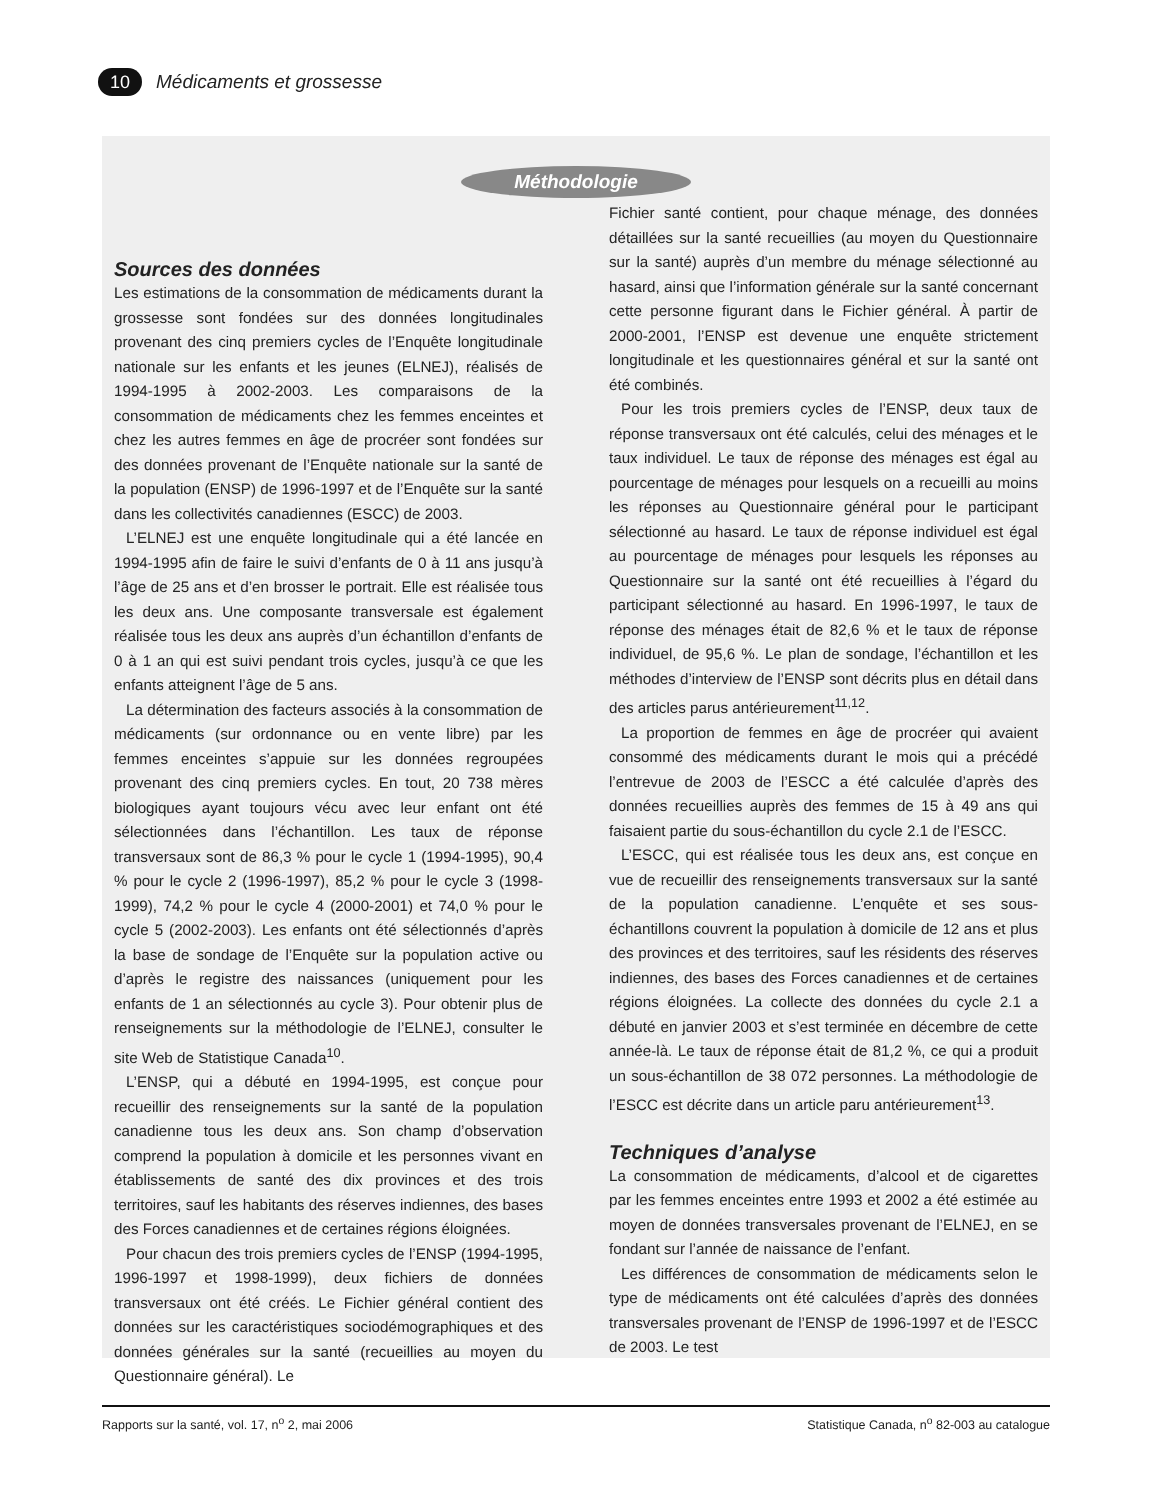10 Médicaments et grossesse
Méthodologie
Sources des données
Les estimations de la consommation de médicaments durant la grossesse sont fondées sur des données longitudinales provenant des cinq premiers cycles de l’Enquête longitudinale nationale sur les enfants et les jeunes (ELNEJ), réalisés de 1994-1995 à 2002-2003. Les comparaisons de la consommation de médicaments chez les femmes enceintes et chez les autres femmes en âge de procréer sont fondées sur des données provenant de l’Enquête nationale sur la santé de la population (ENSP) de 1996-1997 et de l’Enquête sur la santé dans les collectivités canadiennes (ESCC) de 2003.
L’ELNEJ est une enquête longitudinale qui a été lancée en 1994-1995 afin de faire le suivi d’enfants de 0 à 11 ans jusqu’à l’âge de 25 ans et d’en brosser le portrait. Elle est réalisée tous les deux ans. Une composante transversale est également réalisée tous les deux ans auprès d’un échantillon d’enfants de 0 à 1 an qui est suivi pendant trois cycles, jusqu’à ce que les enfants atteignent l’âge de 5 ans.
La détermination des facteurs associés à la consommation de médicaments (sur ordonnance ou en vente libre) par les femmes enceintes s’appuie sur les données regroupées provenant des cinq premiers cycles. En tout, 20 738 mères biologiques ayant toujours vécu avec leur enfant ont été sélectionnées dans l’échantillon. Les taux de réponse transversaux sont de 86,3 % pour le cycle 1 (1994-1995), 90,4 % pour le cycle 2 (1996-1997), 85,2 % pour le cycle 3 (1998-1999), 74,2 % pour le cycle 4 (2000-2001) et 74,0 % pour le cycle 5 (2002-2003). Les enfants ont été sélectionnés d’après la base de sondage de l’Enquête sur la population active ou d’après le registre des naissances (uniquement pour les enfants de 1 an sélectionnés au cycle 3). Pour obtenir plus de renseignements sur la méthodologie de l’ELNEJ, consulter le site Web de Statistique Canada<sup>10</sup>.
L’ENSP, qui a débuté en 1994-1995, est conçue pour recueillir des renseignements sur la santé de la population canadienne tous les deux ans. Son champ d’observation comprend la population à domicile et les personnes vivant en établissements de santé des dix provinces et des trois territoires, sauf les habitants des réserves indiennes, des bases des Forces canadiennes et de certaines régions éloignées.
Pour chacun des trois premiers cycles de l’ENSP (1994-1995, 1996-1997 et 1998-1999), deux fichiers de données transversaux ont été créés. Le Fichier général contient des données sur les caractéristiques sociodémographiques et des données générales sur la santé (recueillies au moyen du Questionnaire général). Le
Fichier santé contient, pour chaque ménage, des données détaillées sur la santé recueillies (au moyen du Questionnaire sur la santé) auprès d’un membre du ménage sélectionné au hasard, ainsi que l’information générale sur la santé concernant cette personne figurant dans le Fichier général. À partir de 2000-2001, l’ENSP est devenue une enquête strictement longitudinale et les questionnaires général et sur la santé ont été combinés.
Pour les trois premiers cycles de l’ENSP, deux taux de réponse transversaux ont été calculés, celui des ménages et le taux individuel. Le taux de réponse des ménages est égal au pourcentage de ménages pour lesquels on a recueilli au moins les réponses au Questionnaire général pour le participant sélectionné au hasard. Le taux de réponse individuel est égal au pourcentage de ménages pour lesquels les réponses au Questionnaire sur la santé ont été recueillies à l’égard du participant sélectionné au hasard. En 1996-1997, le taux de réponse des ménages était de 82,6 % et le taux de réponse individuel, de 95,6 %. Le plan de sondage, l’échantillon et les méthodes d’interview de l’ENSP sont décrits plus en détail dans des articles parus antérieurement<sup>11,12</sup>.
La proportion de femmes en âge de procréer qui avaient consommé des médicaments durant le mois qui a précédé l’entrevue de 2003 de l’ESCC a été calculée d’après des données recueillies auprès des femmes de 15 à 49 ans qui faisaient partie du sous-échantillon du cycle 2.1 de l’ESCC.
L’ESCC, qui est réalisée tous les deux ans, est conçue en vue de recueillir des renseignements transversaux sur la santé de la population canadienne. L’enquête et ses sous-échantillons couvrent la population à domicile de 12 ans et plus des provinces et des territoires, sauf les résidents des réserves indiennes, des bases des Forces canadiennes et de certaines régions éloignées. La collecte des données du cycle 2.1 a débuté en janvier 2003 et s’est terminée en décembre de cette année-là. Le taux de réponse était de 81,2 %, ce qui a produit un sous-échantillon de 38 072 personnes. La méthodologie de l’ESCC est décrite dans un article paru antérieurement<sup>13</sup>.
Techniques d’analyse
La consommation de médicaments, d’alcool et de cigarettes par les femmes enceintes entre 1993 et 2002 a été estimée au moyen de données transversales provenant de l’ELNEJ, en se fondant sur l’année de naissance de l’enfant.
Les différences de consommation de médicaments selon le type de médicaments ont été calculées d’après des données transversales provenant de l’ENSP de 1996-1997 et de l’ESCC de 2003. Le test
Rapports sur la santé, vol. 17, n<sup>o</sup> 2, mai 2006 Statistique Canada, n<sup>o</sup> 82-003 au catalogue